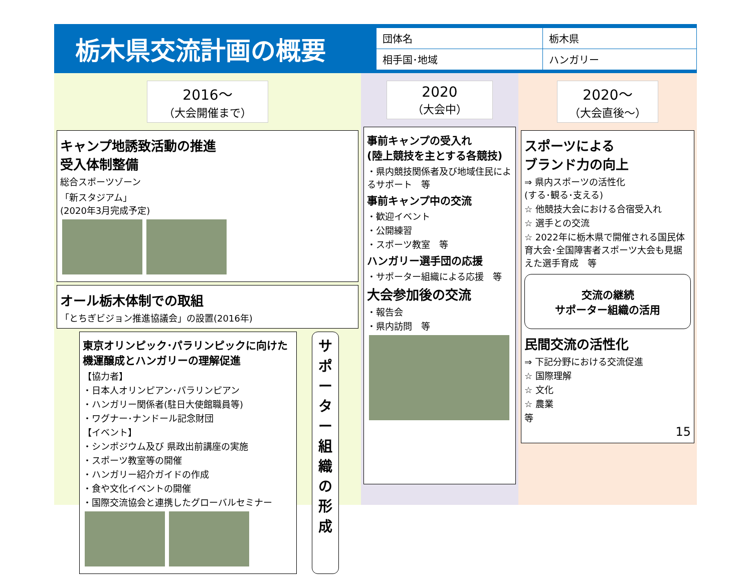栃木県交流計画の概要
| 団体名 | 栃木県 |
| 相手国･地域 | ハンガリー |
2016～
（大会開催まで）
キャンプ地誘致活動の推進
受入体制整備
総合スポーツゾーン
「新スタジアム」
(2020年3月完成予定)
オール栃木体制での取組
「とちぎビジョン推進協議会」の設置(2016年)
東京オリンピック･パラリンピックに向けた機運醸成とハンガリーの理解促進
【協力者】
・日本人オリンピアン･パラリンピアン
・ハンガリー関係者(駐日大使館職員等)
・ワグナー･ナンドール記念財団
【イベント】
・シンポジウム及び 県政出前講座の実施
・スポーツ教室等の開催
・ハンガリー紹介ガイドの作成
・食や文化イベントの開催
・国際交流協会と連携したグローバルセミナー
サポーター組織の形成
2020
（大会中）
事前キャンプの受入れ
(陸上競技を主とする各競技)
・県内競技関係者及び地域住民によるサポート　等
事前キャンプ中の交流
・歓迎イベント
・公開練習
・スポーツ教室　等
ハンガリー選手団の応援
・サポーター組織による応援　等
大会参加後の交流
・報告会
・県内訪問　等
2020～
（大会直後～）
スポーツによる
ブランド力の向上
⇒ 県内スポーツの活性化
(する･観る･支える)
☆ 他競技大会における合宿受入れ
☆ 選手との交流
☆ 2022年に栃木県で開催される国民体育大会･全国障害者スポーツ大会も見据えた選手育成　等
交流の継続
サポーター組織の活用
民間交流の活性化
⇒ 下記分野における交流促進
☆ 国際理解
☆ 文化
☆ 農業
等
15